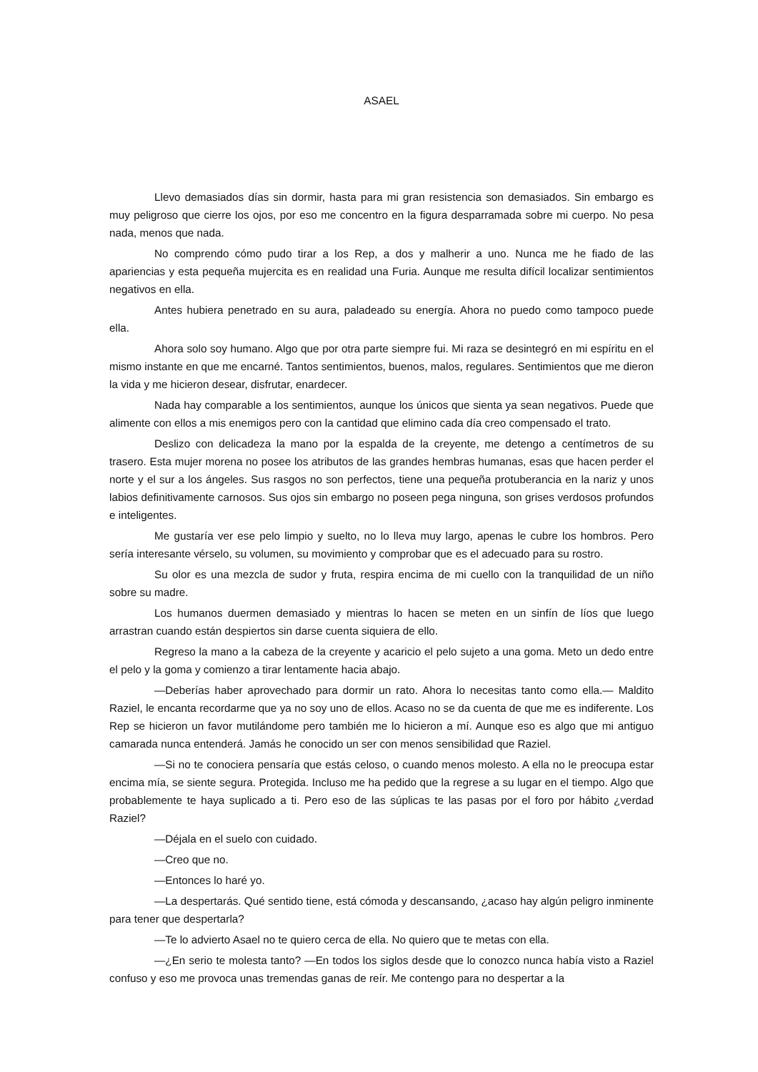ASAEL
Llevo demasiados días sin dormir, hasta para mi gran resistencia son demasiados. Sin embargo es muy peligroso que cierre los ojos, por eso me concentro en la figura desparramada sobre mi cuerpo. No pesa nada, menos que nada.
No comprendo cómo pudo tirar a los Rep, a dos y malherir a uno. Nunca me he fiado de las apariencias y esta pequeña mujercita es en realidad una Furia. Aunque me resulta difícil localizar sentimientos negativos en ella.
Antes hubiera penetrado en su aura, paladeado su energía. Ahora no puedo como tampoco puede ella.
Ahora solo soy humano. Algo que por otra parte siempre fui. Mi raza se desintegró en mi espíritu en el mismo instante en que me encarné. Tantos sentimientos, buenos, malos, regulares. Sentimientos que me dieron la vida y me hicieron desear, disfrutar, enardecer.
Nada hay comparable a los sentimientos, aunque los únicos que sienta ya sean negativos. Puede que alimente con ellos a mis enemigos pero con la cantidad que elimino cada día creo compensado el trato.
Deslizo con delicadeza la mano por la espalda de la creyente, me detengo a centímetros de su trasero. Esta mujer morena no posee los atributos de las grandes hembras humanas, esas que hacen perder el norte y el sur a los ángeles. Sus rasgos no son perfectos, tiene una pequeña protuberancia en la nariz y unos labios definitivamente carnosos. Sus ojos sin embargo no poseen pega ninguna, son grises verdosos profundos e inteligentes.
Me gustaría ver ese pelo limpio y suelto, no lo lleva muy largo, apenas le cubre los hombros. Pero sería interesante vérselo, su volumen, su movimiento y comprobar que es el adecuado para su rostro.
Su olor es una mezcla de sudor y fruta, respira encima de mi cuello con la tranquilidad de un niño sobre su madre.
Los humanos duermen demasiado y mientras lo hacen se meten en un sinfín de líos que luego arrastran cuando están despiertos sin darse cuenta siquiera de ello.
Regreso la mano a la cabeza de la creyente y acaricio el pelo sujeto a una goma. Meto un dedo entre el pelo y la goma y comienzo a tirar lentamente hacia abajo.
—Deberías haber aprovechado para dormir un rato. Ahora lo necesitas tanto como ella.— Maldito Raziel, le encanta recordarme que ya no soy uno de ellos. Acaso no se da cuenta de que me es indiferente. Los Rep se hicieron un favor mutilándome pero también me lo hicieron a mí. Aunque eso es algo que mi antiguo camarada nunca entenderá. Jamás he conocido un ser con menos sensibilidad que Raziel.
—Si no te conociera pensaría que estás celoso, o cuando menos molesto. A ella no le preocupa estar encima mía, se siente segura. Protegida. Incluso me ha pedido que la regrese a su lugar en el tiempo. Algo que probablemente te haya suplicado a ti. Pero eso de las súplicas te las pasas por el foro por hábito ¿verdad Raziel?
—Déjala en el suelo con cuidado.
—Creo que no.
—Entonces lo haré yo.
—La despertarás. Qué sentido tiene, está cómoda y descansando, ¿acaso hay algún peligro inminente para tener que despertarla?
—Te lo advierto Asael no te quiero cerca de ella. No quiero que te metas con ella.
—¿En serio te molesta tanto? —En todos los siglos desde que lo conozco nunca había visto a Raziel confuso y eso me provoca unas tremendas ganas de reír. Me contengo para no despertar a la